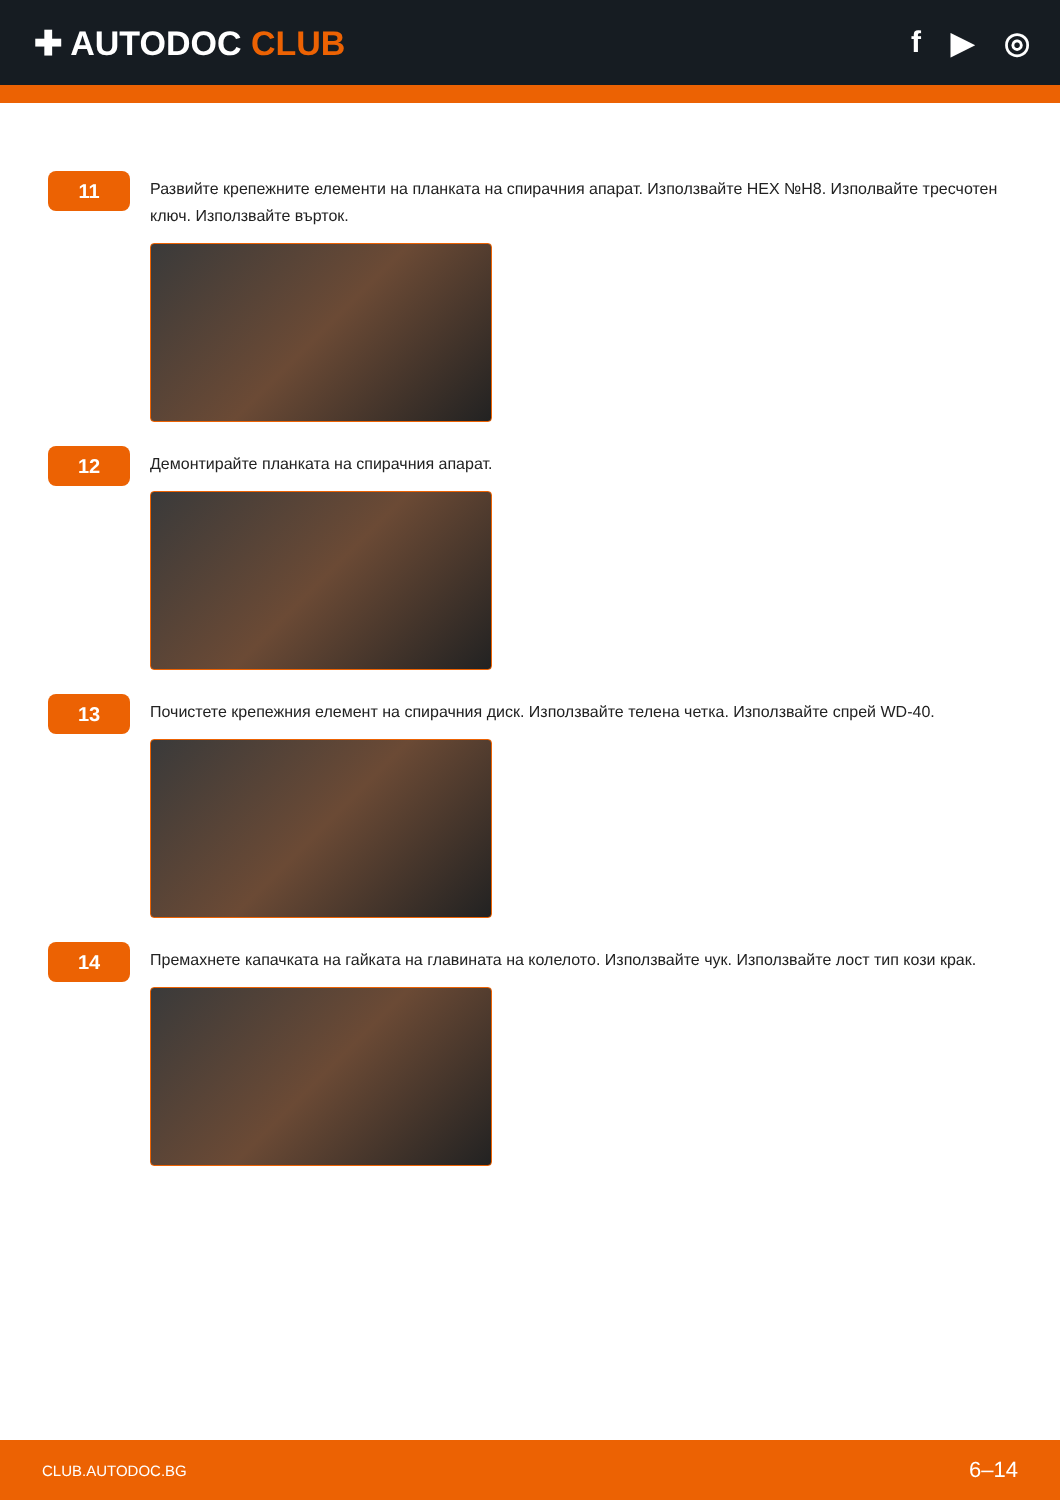✚ AUTODOC CLUB f ▶ ◎
11
Развийте крепежните елементи на планката на спирачния апарат. Използвайте HEX №H8. Изполвайте тресчотен ключ. Използвайте върток.
12
Демонтирайте планката на спирачния апарат.
13
Почистете крепежния елемент на спирачния диск. Използвайте телена четка. Използвайте спрей WD-40.
14
Премахнете капачката на гайката на главината на колелото. Използвайте чук. Използвайте лост тип кози крак.
CLUB.AUTODOC.BG 6–14